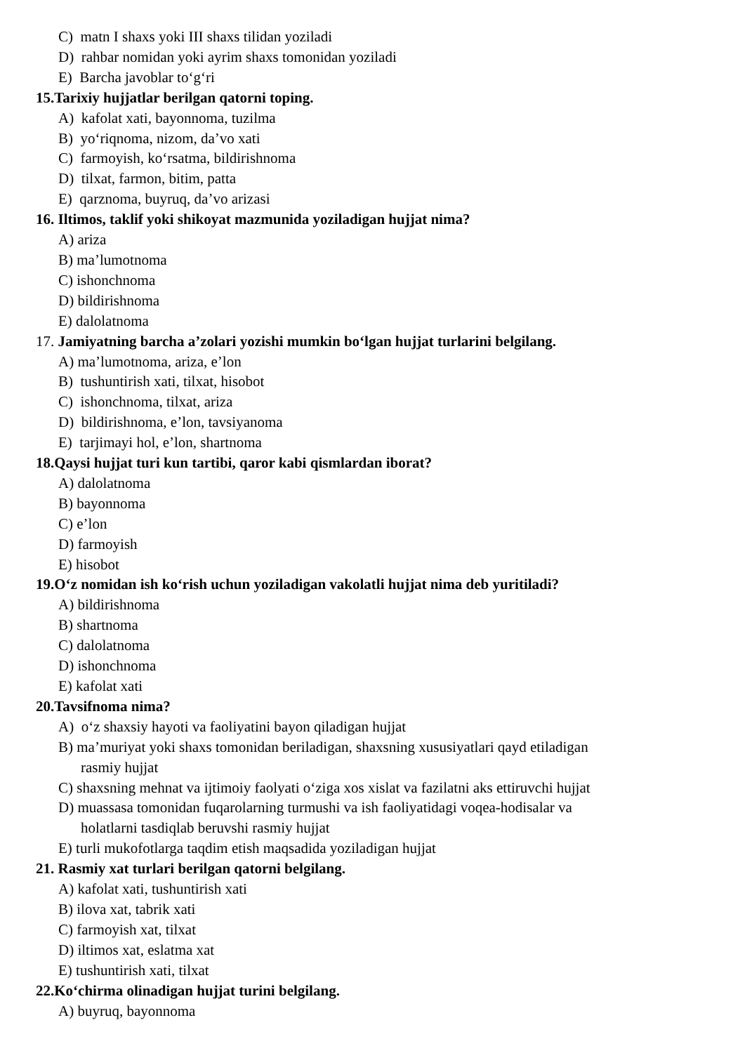C) matn I shaxs yoki III shaxs tilidan yoziladi
D) rahbar nomidan yoki ayrim shaxs tomonidan yoziladi
E) Barcha javoblar to‘g‘ri
15.Tarixiy hujjatlar berilgan qatorni toping.
A) kafolat xati, bayonnoma, tuzilma
B) yo‘riqnoma, nizom, da’vo xati
C) farmoyish, ko‘rsatma, bildirishnoma
D) tilxat, farmon, bitim, patta
E) qarznoma, buyruq, da’vo arizasi
16. Iltimos, taklif yoki shikoyat mazmunida yoziladigan hujjat nima?
A) ariza
B) ma’lumotnoma
C) ishonchnoma
D) bildirishnoma
E) dalolatnoma
17. Jamiyatning barcha a’zolari yozishi mumkin bo‘lgan hujjat turlarini belgilang.
A) ma’lumotnoma, ariza, e’lon
B) tushuntirish xati, tilxat, hisobot
C) ishonchnoma, tilxat, ariza
D) bildirishnoma, e’lon, tavsiyanoma
E) tarjimayi hol, e’lon, shartnoma
18.Qaysi hujjat turi kun tartibi, qaror kabi qismlardan iborat?
A) dalolatnoma
B) bayonnoma
C) e’lon
D) farmoyish
E) hisobot
19.O‘z nomidan ish ko‘rish uchun yoziladigan vakolatli hujjat nima deb yuritiladi?
A) bildirishnoma
B) shartnoma
C) dalolatnoma
D) ishonchnoma
E) kafolat xati
20.Tavsifnoma nima?
A) o‘z shaxsiy hayoti va faoliyatini bayon qiladigan hujjat
B) ma’muriyat yoki shaxs tomonidan beriladigan, shaxsning xususiyatlari qayd etiladigan
rasmiy hujjat
C) shaxsning mehnat va ijtimoiy faolyati o‘ziga xos xislat va fazilatni aks ettiruvchi hujjat
D) muassasa tomonidan fuqarolarning turmushi va ish faoliyatidagi voqea-hodisalar va
holatlarni tasdiqlab beruvshi rasmiy hujjat
E) turli mukofotlarga taqdim etish maqsadida yoziladigan hujjat
21. Rasmiy xat turlari berilgan qatorni belgilang.
A) kafolat xati, tushuntirish xati
B) ilova xat, tabrik xati
C) farmoyish xat, tilxat
D) iltimos xat, eslatma xat
E) tushuntirish xati, tilxat
22.Ko‘chirma olinadigan hujjat turini belgilang.
A) buyruq, bayonnoma